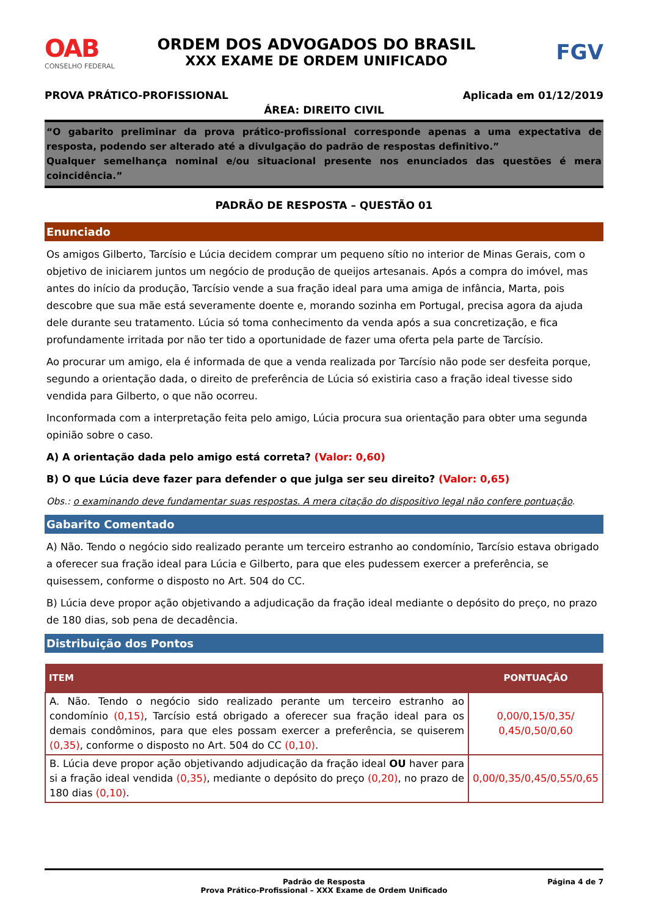OAB
CONSELHO FEDERAL
ORDEM DOS ADVOGADOS DO BRASIL
XXX EXAME DE ORDEM UNIFICADO
FGV
PROVA PRÁTICO-PROFISSIONAL Aplicada em 01/12/2019
ÁREA: DIREITO CIVIL
“O gabarito preliminar da prova prático-profissional corresponde apenas a uma expectativa de resposta, podendo ser alterado até a divulgação do padrão de respostas definitivo.”
Qualquer semelhança nominal e/ou situacional presente nos enunciados das questões é mera coincidência.”
PADRÃO DE RESPOSTA – QUESTÃO 01
Enunciado
Os amigos Gilberto, Tarcísio e Lúcia decidem comprar um pequeno sítio no interior de Minas Gerais, com o objetivo de iniciarem juntos um negócio de produção de queijos artesanais. Após a compra do imóvel, mas antes do início da produção, Tarcísio vende a sua fração ideal para uma amiga de infância, Marta, pois descobre que sua mãe está severamente doente e, morando sozinha em Portugal, precisa agora da ajuda dele durante seu tratamento. Lúcia só toma conhecimento da venda após a sua concretização, e fica profundamente irritada por não ter tido a oportunidade de fazer uma oferta pela parte de Tarcísio.
Ao procurar um amigo, ela é informada de que a venda realizada por Tarcísio não pode ser desfeita porque, segundo a orientação dada, o direito de preferência de Lúcia só existiria caso a fração ideal tivesse sido vendida para Gilberto, o que não ocorreu.
Inconformada com a interpretação feita pelo amigo, Lúcia procura sua orientação para obter uma segunda opinião sobre o caso.
A) A orientação dada pelo amigo está correta? (Valor: 0,60)
B) O que Lúcia deve fazer para defender o que julga ser seu direito? (Valor: 0,65)
Obs.: o examinando deve fundamentar suas respostas. A mera citação do dispositivo legal não confere pontuação.
Gabarito Comentado
A) Não. Tendo o negócio sido realizado perante um terceiro estranho ao condomínio, Tarcísio estava obrigado a oferecer sua fração ideal para Lúcia e Gilberto, para que eles pudessem exercer a preferência, se quisessem, conforme o disposto no Art. 504 do CC.
B) Lúcia deve propor ação objetivando a adjudicação da fração ideal mediante o depósito do preço, no prazo de 180 dias, sob pena de decadência.
Distribuição dos Pontos
| ITEM | PONTUAÇÃO |
| --- | --- |
| A. Não. Tendo o negócio sido realizado perante um terceiro estranho ao condomínio (0,15) , Tarcísio está obrigado a oferecer sua fração ideal para os demais condôminos, para que eles possam exercer a preferência, se quiserem (0,35) , conforme o disposto no Art. 504 do CC (0,10) . | 0,00/0,15/0,35/ 0,45/0,50/0,60 |
| B. Lúcia deve propor ação objetivando adjudicação da fração ideal OU haver para si a fração ideal vendida (0,35) , mediante o depósito do preço (0,20) , no prazo de 180 dias (0,10) . | 0,00/0,35/0,45/0,55/0,65 |
Padrão de Resposta
Prova Prático-Profissional – XXX Exame de Ordem Unificado
Página 4 de 7